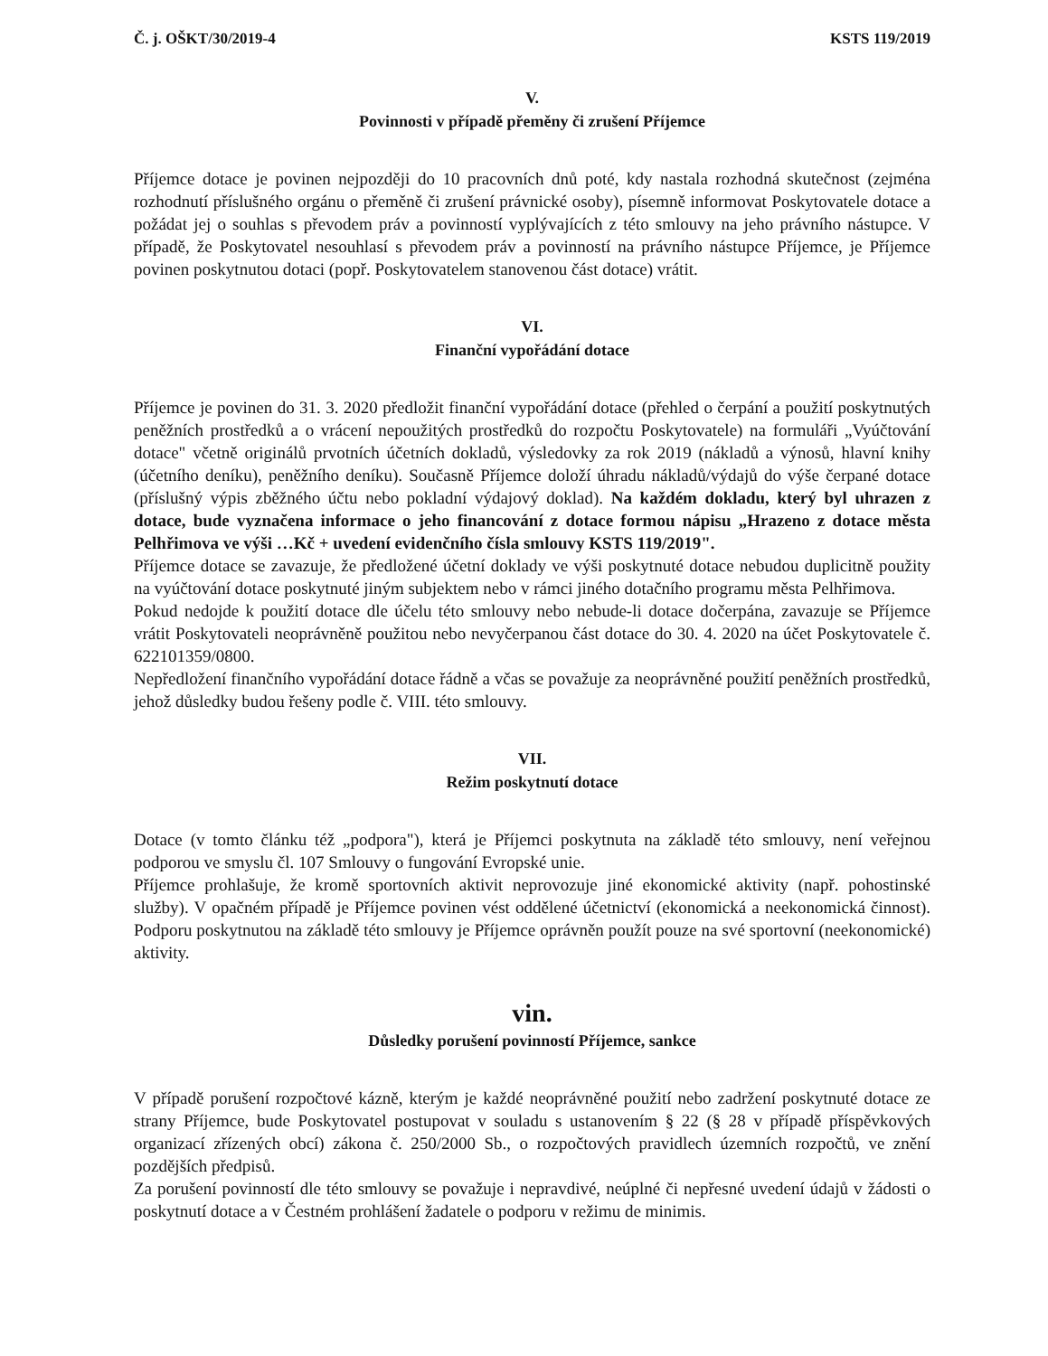Č. j. OŠKT/30/2019-4 KSTS 119/2019
V.
Povinnosti v případě přeměny či zrušení Příjemce
Příjemce dotace je povinen nejpozději do 10 pracovních dnů poté, kdy nastala rozhodná skutečnost (zejména rozhodnutí příslušného orgánu o přeměně či zrušení právnické osoby), písemně informovat Poskytovatele dotace a požádat jej o souhlas s převodem práv a povinností vyplývajících z této smlouvy na jeho právního nástupce. V případě, že Poskytovatel nesouhlasí s převodem práv a povinností na právního nástupce Příjemce, je Příjemce povinen poskytnutou dotaci (popř. Poskytovatelem stanovenou část dotace) vrátit.
VI.
Finanční vypořádání dotace
Příjemce je povinen do 31. 3. 2020 předložit finanční vypořádání dotace (přehled o čerpání a použití poskytnutých peněžních prostředků a o vrácení nepoužitých prostředků do rozpočtu Poskytovatele) na formuláři „Vyúčtování dotace" včetně originálů prvotních účetních dokladů, výsledovky za rok 2019 (nákladů a výnosů, hlavní knihy (účetního deníku), peněžního deníku). Současně Příjemce doloží úhradu nákladů/výdajů do výše čerpané dotace (příslušný výpis zběžného účtu nebo pokladní výdajový doklad). Na každém dokladu, který byl uhrazen z dotace, bude vyznačena informace o jeho financování z dotace formou nápisu „Hrazeno z dotace města Pelhřimova ve výši …Kč + uvedení evidenčního čísla smlouvy KSTS 119/2019".
Příjemce dotace se zavazuje, že předložené účetní doklady ve výši poskytnuté dotace nebudou duplicitně použity na vyúčtování dotace poskytnuté jiným subjektem nebo v rámci jiného dotačního programu města Pelhřimova.
Pokud nedojde k použití dotace dle účelu této smlouvy nebo nebude-li dotace dočerpána, zavazuje se Příjemce vrátit Poskytovateli neoprávněně použitou nebo nevyčerpanou část dotace do 30. 4. 2020 na účet Poskytovatele č. 622101359/0800.
Nepředložení finančního vypořádání dotace řádně a včas se považuje za neoprávněné použití peněžních prostředků, jehož důsledky budou řešeny podle č. VIII. této smlouvy.
VII.
Režim poskytnutí dotace
Dotace (v tomto článku též „podpora"), která je Příjemci poskytnuta na základě této smlouvy, není veřejnou podporou ve smyslu čl. 107 Smlouvy o fungování Evropské unie.
Příjemce prohlašuje, že kromě sportovních aktivit neprovozuje jiné ekonomické aktivity (např. pohostinské služby). V opačném případě je Příjemce povinen vést oddělené účetnictví (ekonomická a neekonomická činnost). Podporu poskytnutou na základě této smlouvy je Příjemce oprávněn použít pouze na své sportovní (neekonomické) aktivity.
vin.
Důsledky porušení povinností Příjemce, sankce
V případě porušení rozpočtové kázně, kterým je každé neoprávněné použití nebo zadržení poskytnuté dotace ze strany Příjemce, bude Poskytovatel postupovat v souladu s ustanovením § 22 (§ 28 v případě příspěvkových organizací zřízených obcí) zákona č. 250/2000 Sb., o rozpočtových pravidlech územních rozpočtů, ve znění pozdějších předpisů.
Za porušení povinností dle této smlouvy se považuje i nepravdivé, neúplné či nepřesné uvedení údajů v žádosti o poskytnutí dotace a v Čestném prohlášení žadatele o podporu v režimu de minimis.